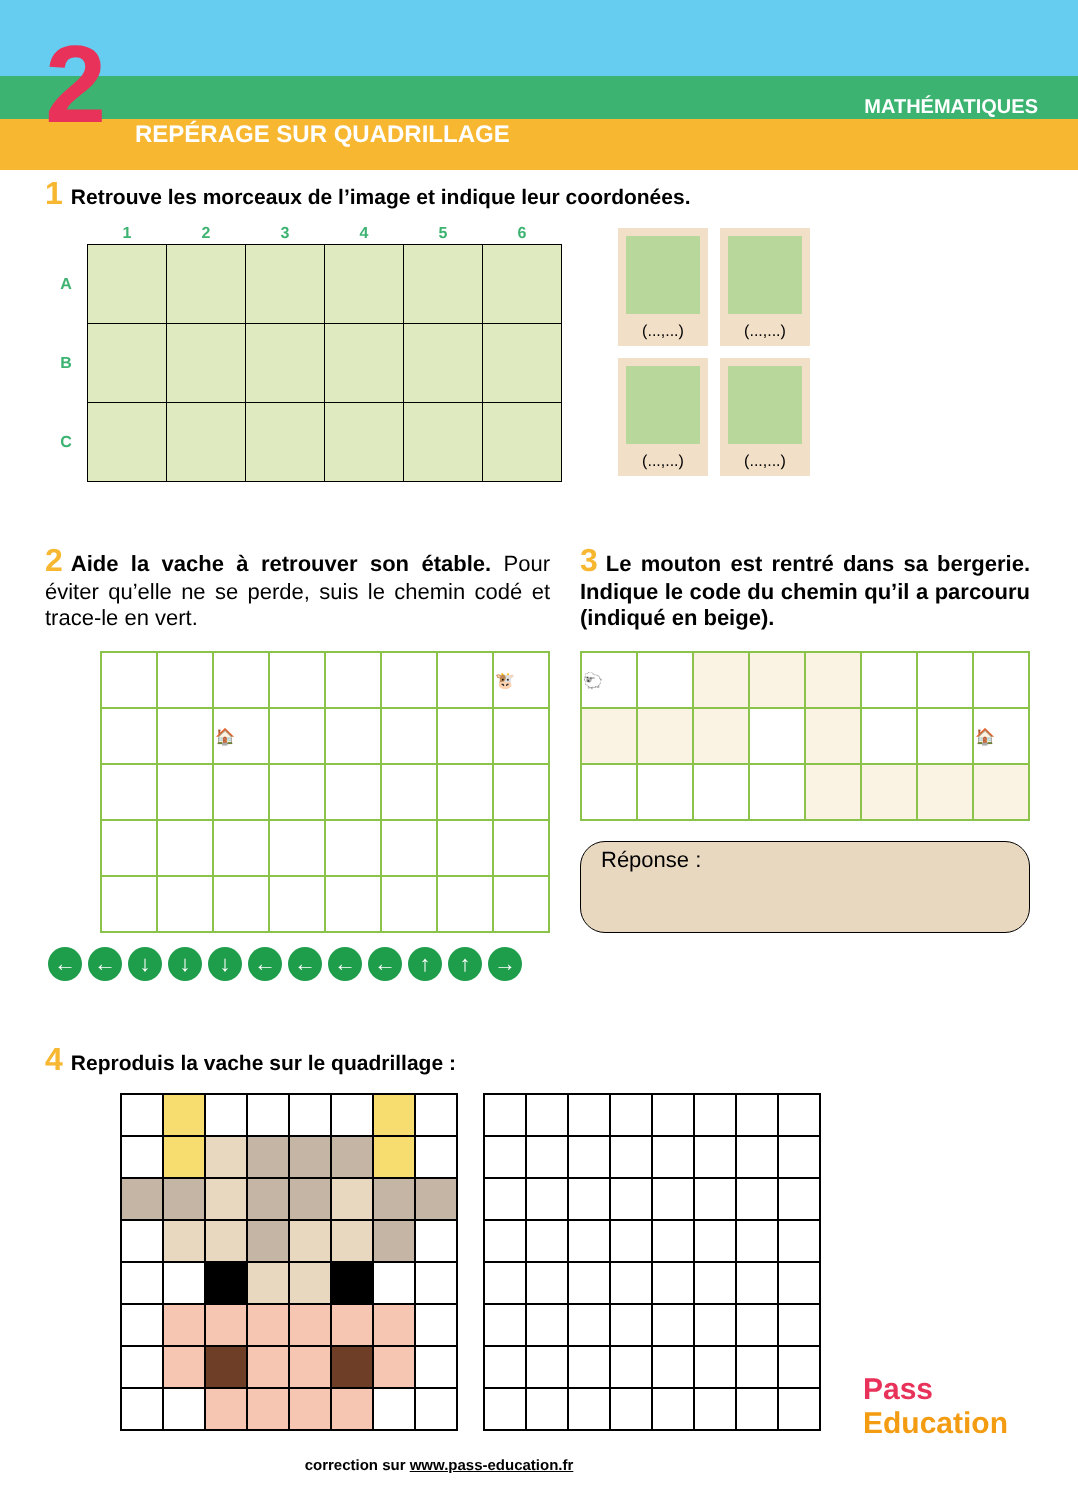2 REPÉRAGE SUR QUADRILLAGE
MATHÉMATIQUES
1 Retrouve les morceaux de l’image et indique leur coordonées.
| | 1 | 2 | 3 | 4 | 5 | 6 |
| --- | --- | --- | --- | --- | --- | --- |
| A | | | | | | |
| B | | | | | | |
| C | | | | | | |
(...,...) (...,...) (...,...) (...,...)
2 Aide la vache à retrouver son étable. Pour éviter qu’elle ne se perde, suis le chemin codé et trace-le en vert.
| | | | | | | | 🐮 |
| | | 🏠 | | | | | |
← ← ↓ ↓ ↓ ← ← ← ← ↑ ↑ →
3 Le mouton est rentré dans sa bergerie. Indique le code du chemin qu’il a parcouru (indiqué en beige).
| 🐑 | | | | | | | |
| | | | | | | | 🏠 |
Réponse :
4 Reproduis la vache sur le quadrillage :
correction sur www.pass-education.fr
Pass
Education